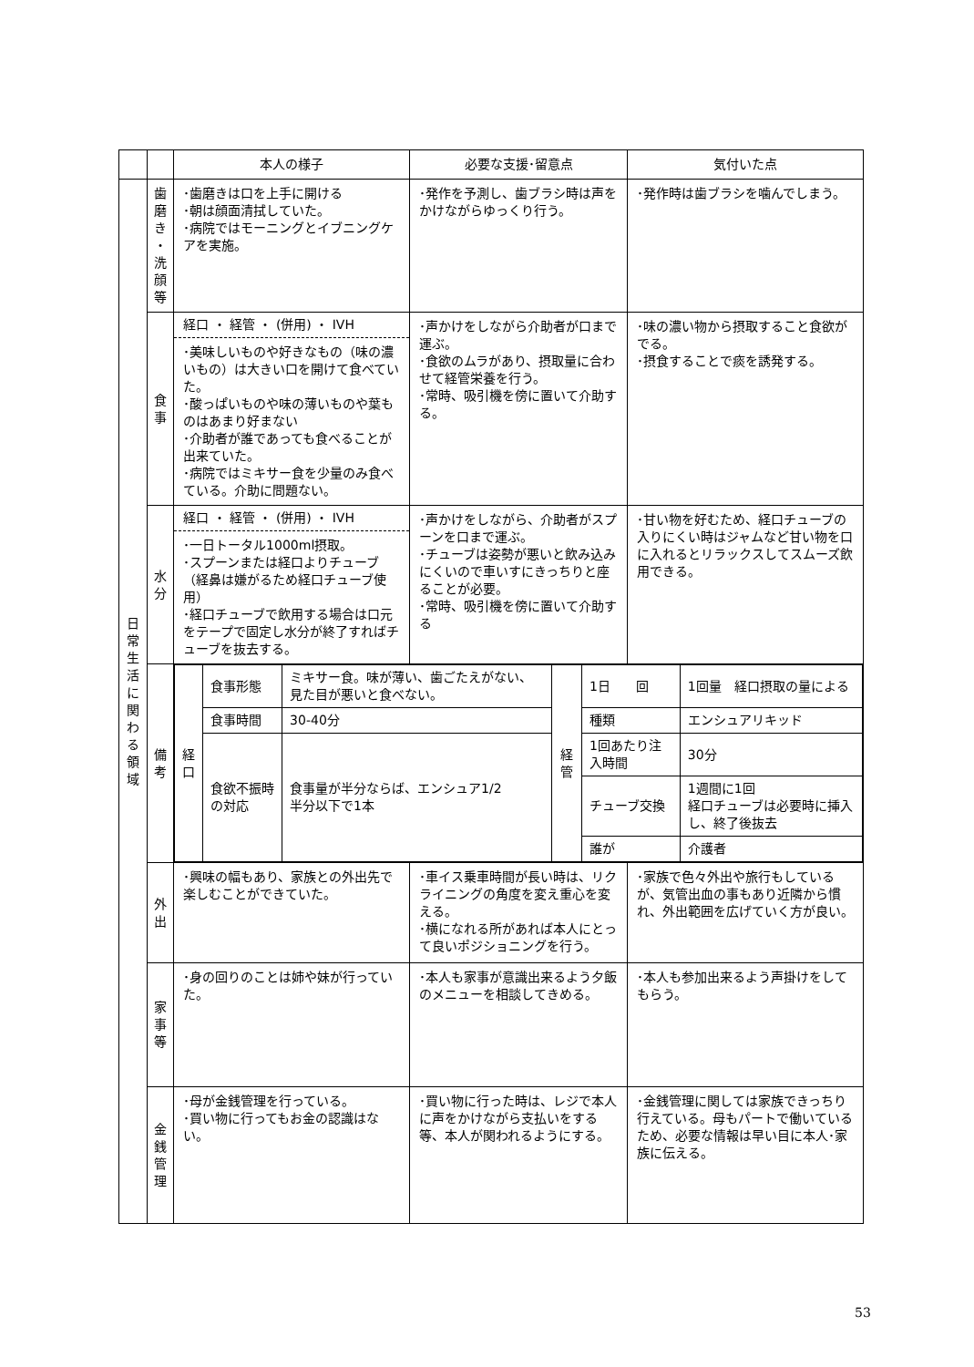| | | 本人の様子 | 必要な支援･留意点 | 気付いた点 |
| --- | --- | --- | --- | --- |
| 日 常 生 活 に 関 わ る 領 域 | 歯 磨 き ・ 洗 顔 等 | ･歯磨きは口を上手に開ける ･朝は顔面清拭していた。 ･病院ではモーニングとイブニングケアを実施。 | ･発作を予測し、歯ブラシ時は声をかけながらゆっくり行う。 | ･発作時は歯ブラシを噛んでしまう。 |
| | 食 事 | 経口 ・ 経管 ・ (併用) ・ IVH ･美味しいものや好きなもの（味の濃いもの）は大きい口を開けて食べていた。 ･酸っぱいものや味の薄いものや葉ものはあまり好まない ･介助者が誰であっても食べることが出来ていた。 ･病院ではミキサー食を少量のみ食べている。介助に問題ない。 | ･声かけをしながら介助者が口まで運ぶ。 ･食欲のムラがあり、摂取量に合わせて経管栄養を行う。 ･常時、吸引機を傍に置いて介助する。 | ･味の濃い物から摂取すること食欲がでる。 ･摂食することで痰を誘発する。 |
| | 水 分 | 経口 ・ 経管 ・ (併用) ・ IVH ･一日トータル1000ml摂取。 ･スプーンまたは経口よりチューブ（経鼻は嫌がるため経口チューブ使用） ･経口チューブで飲用する場合は口元をテープで固定し水分が終了すればチューブを抜去する。 | ･声かけをしながら、介助者がスプーンを口まで運ぶ。 ･チューブは姿勢が悪いと飲み込みにくいので車いすにきっちりと座ることが必要。 ･常時、吸引機を傍に置いて介助する | ･甘い物を好むため、経口チューブの入りにくい時はジャムなど甘い物を口に入れるとリラックスしてスムーズ飲用できる。 |
| | 備 考 | / 経 口 / 食事形態 / ミキサー食。味が薄い、歯ごたえがない、見た目が悪いと食べない。 / 経 管 / 1日 回 / 1回量 経口摂取の量による / / / 食事時間 / 30-40分 / / 種類 / エンシュアリキッド / / / 食欲不振時の対応 / 食事量が半分ならば、エンシュア1/2 半分以下で1本 / / 1回あたり注入時間 / 30分 / / / / / / チューブ交換 / 1週間に1回 経口チューブは必要時に挿入し、終了後抜去 / / / / / / 誰が / 介護者 / | | |
| | 外 出 | ･興味の幅もあり、家族との外出先で楽しむことができていた。 | ･車イス乗車時間が長い時は、リクライニングの角度を変え重心を変える。 ･横になれる所があれば本人にとって良いポジショニングを行う。 | ･家族で色々外出や旅行もしているが、気管出血の事もあり近隣から慣れ、外出範囲を広げていく方が良い。 |
| | 家 事 等 | ･身の回りのことは姉や妹が行っていた。 | ･本人も家事が意識出来るよう夕飯のメニューを相談してきめる。 | ･本人も参加出来るよう声掛けをしてもらう。 |
| | 金 銭 管 理 | ･母が金銭管理を行っている。 ･買い物に行ってもお金の認識はない。 | ･買い物に行った時は、レジで本人に声をかけながら支払いをする等、本人が関われるようにする。 | ･金銭管理に関しては家族できっちり行えている。母もパートで働いているため、必要な情報は早い目に本人･家族に伝える。 |
53